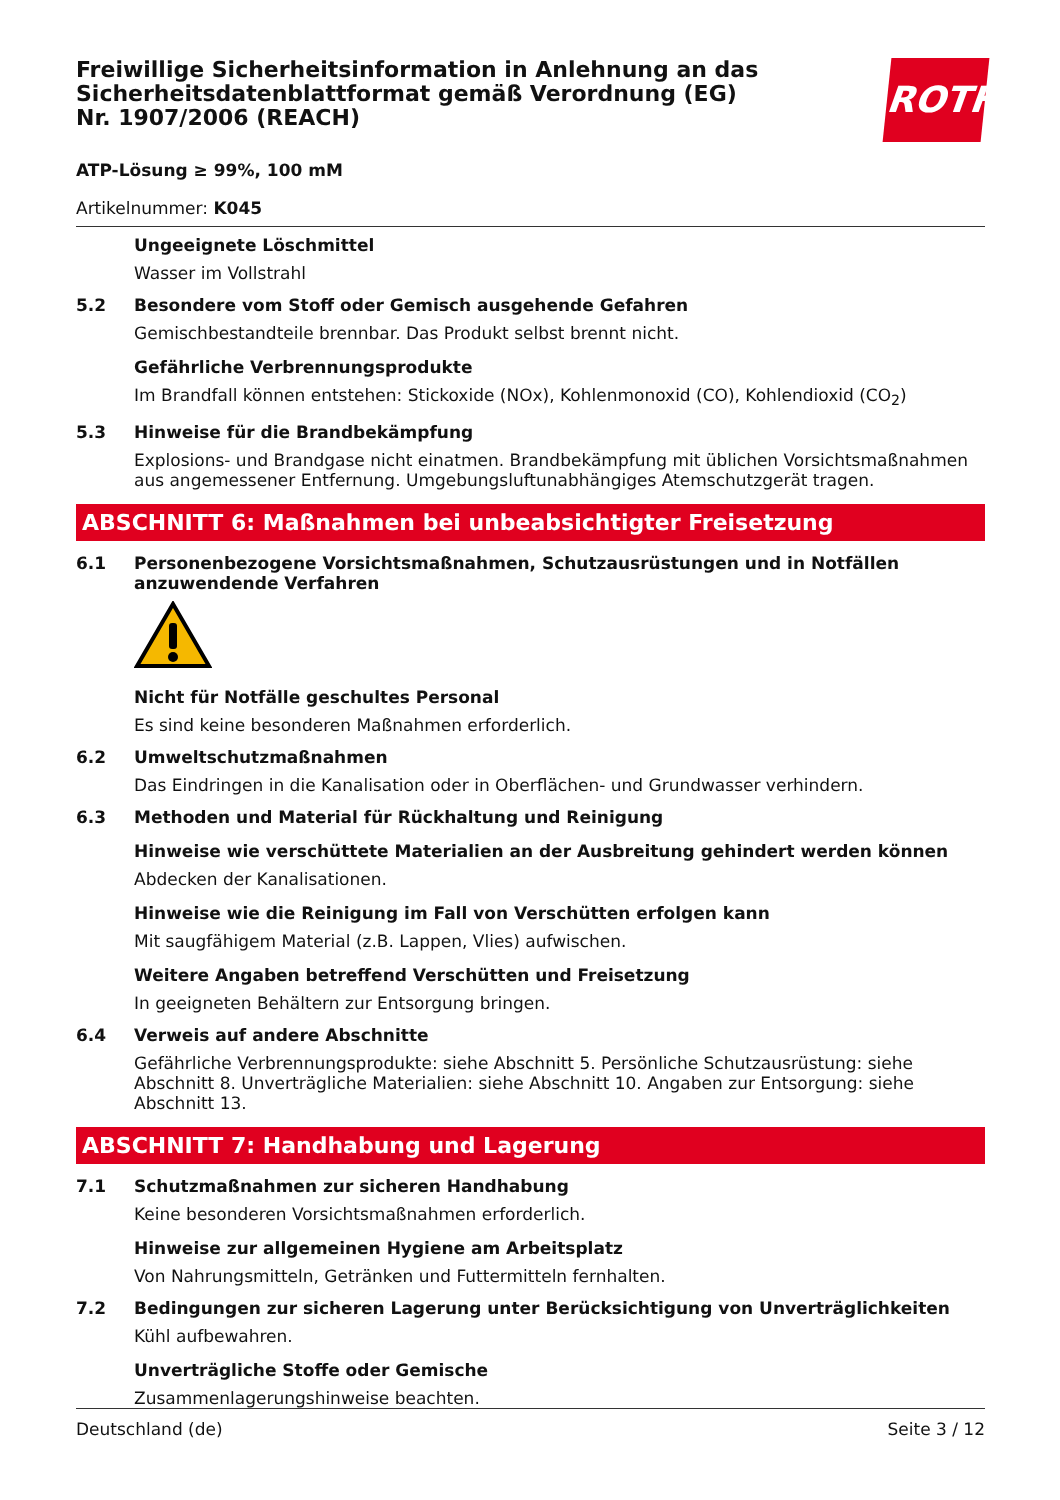ROTH
Freiwillige Sicherheitsinformation in Anlehnung an das Sicherheitsdatenblattformat gemäß Verordnung (EG) Nr. 1907/2006 (REACH)
ATP-Lösung ≥ 99%, 100 mM
Artikelnummer: K045
Ungeeignete Löschmittel
Wasser im Vollstrahl
5.2 Besondere vom Stoff oder Gemisch ausgehende Gefahren
Gemischbestandteile brennbar. Das Produkt selbst brennt nicht.
Gefährliche Verbrennungsprodukte
Im Brandfall können entstehen: Stickoxide (NOx), Kohlenmonoxid (CO), Kohlendioxid (CO<sub>2</sub>)
5.3 Hinweise für die Brandbekämpfung
Explosions- und Brandgase nicht einatmen. Brandbekämpfung mit üblichen Vorsichtsmaßnahmen aus angemessener Entfernung. Umgebungsluftunabhängiges Atemschutzgerät tragen.
ABSCHNITT 6: Maßnahmen bei unbeabsichtigter Freisetzung
6.1 Personenbezogene Vorsichtsmaßnahmen, Schutzausrüstungen und in Notfällen anzuwendende Verfahren
Nicht für Notfälle geschultes Personal
Es sind keine besonderen Maßnahmen erforderlich.
6.2 Umweltschutzmaßnahmen
Das Eindringen in die Kanalisation oder in Oberflächen- und Grundwasser verhindern.
6.3 Methoden und Material für Rückhaltung und Reinigung
Hinweise wie verschüttete Materialien an der Ausbreitung gehindert werden können
Abdecken der Kanalisationen.
Hinweise wie die Reinigung im Fall von Verschütten erfolgen kann
Mit saugfähigem Material (z.B. Lappen, Vlies) aufwischen.
Weitere Angaben betreffend Verschütten und Freisetzung
In geeigneten Behältern zur Entsorgung bringen.
6.4 Verweis auf andere Abschnitte
Gefährliche Verbrennungsprodukte: siehe Abschnitt 5. Persönliche Schutzausrüstung: siehe Abschnitt 8. Unverträgliche Materialien: siehe Abschnitt 10. Angaben zur Entsorgung: siehe Abschnitt 13.
ABSCHNITT 7: Handhabung und Lagerung
7.1 Schutzmaßnahmen zur sicheren Handhabung
Keine besonderen Vorsichtsmaßnahmen erforderlich.
Hinweise zur allgemeinen Hygiene am Arbeitsplatz
Von Nahrungsmitteln, Getränken und Futtermitteln fernhalten.
7.2 Bedingungen zur sicheren Lagerung unter Berücksichtigung von Unverträglichkeiten
Kühl aufbewahren.
Unverträgliche Stoffe oder Gemische
Zusammenlagerungshinweise beachten.
Deutschland (de) Seite 3 / 12